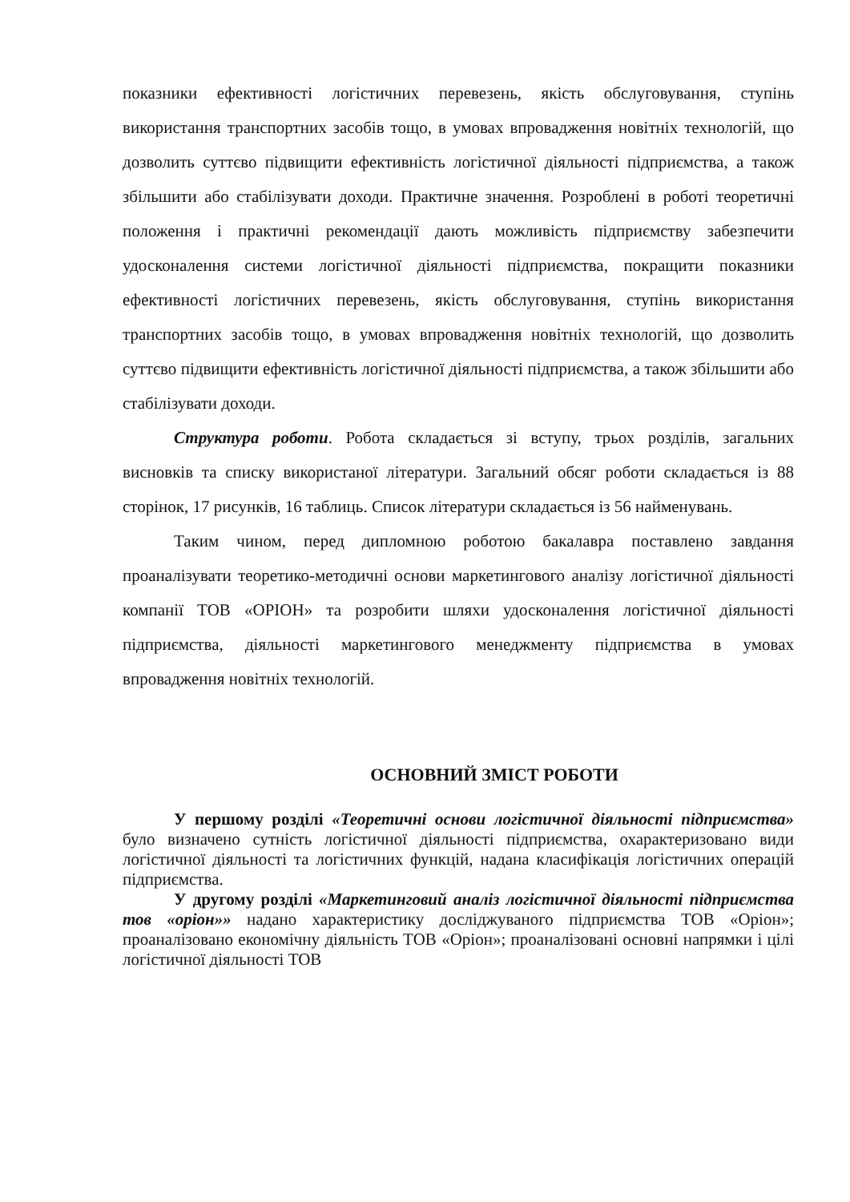показники ефективності логістичних перевезень, якість обслуговування, ступінь використання транспортних засобів тощо, в умовах впровадження новітніх технологій, що дозволить суттєво підвищити ефективність логістичної діяльності підприємства, а також збільшити або стабілізувати доходи. Практичне значення. Розроблені в роботі теоретичні положення і практичні рекомендації дають можливість підприємству забезпечити удосконалення системи логістичної діяльності підприємства, покращити показники ефективності логістичних перевезень, якість обслуговування, ступінь використання транспортних засобів тощо, в умовах впровадження новітніх технологій, що дозволить суттєво підвищити ефективність логістичної діяльності підприємства, а також збільшити або стабілізувати доходи.
Структура роботи. Робота складається зі вступу, трьох розділів, загальних висновків та списку використаної літератури. Загальний обсяг роботи складається із 88 сторінок, 17 рисунків, 16 таблиць. Список літератури складається із 56 найменувань.
Таким чином, перед дипломною роботою бакалавра поставлено завдання проаналізувати теоретико-методичні основи маркетингового аналізу логістичної діяльності компанії ТОВ «ОРІОН» та розробити шляхи удосконалення логістичної діяльності підприємства, діяльності маркетингового менеджменту підприємства в умовах впровадження новітніх технологій.
ОСНОВНИЙ ЗМІСТ РОБОТИ
У першому розділі «Теоретичні основи логістичної діяльності підприємства» було визначено сутність логістичної діяльності підприємства, охарактеризовано види логістичної діяльності та логістичних функцій, надана класифікація логістичних операцій підприємства.
У другому розділі «Маркетинговий аналіз логістичної діяльності підприємства тов «оріон»» надано характеристику досліджуваного підприємства ТОВ «Оріон»; проаналізовано економічну діяльність ТОВ «Оріон»; проаналізовані основні напрямки і цілі логістичної діяльності ТОВ